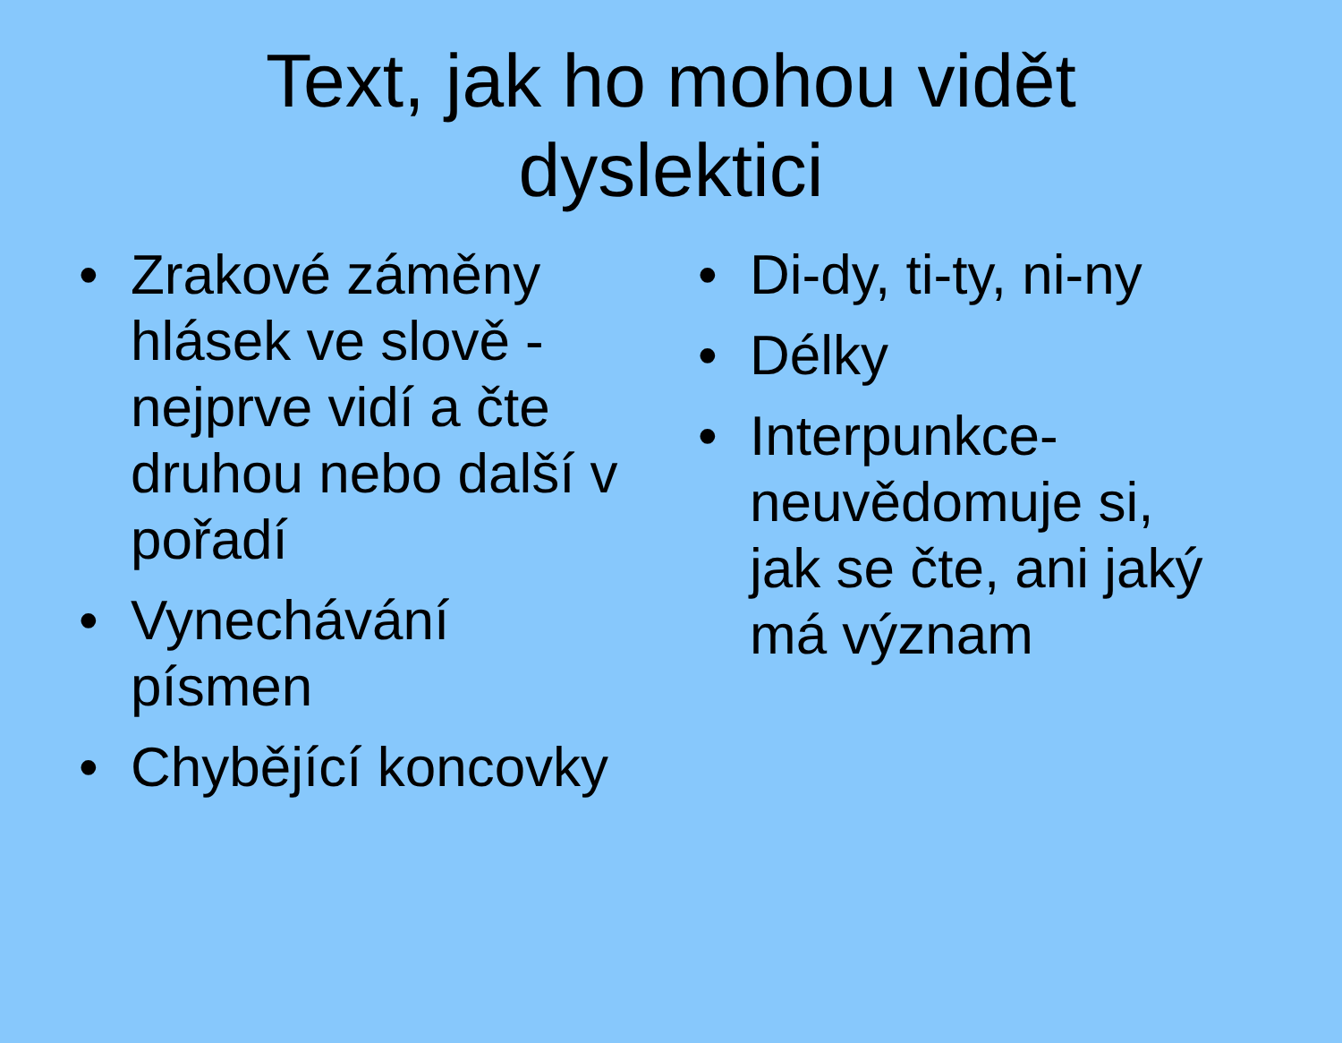Text, jak ho mohou vidět
dyslektici
• Zrakové záměny hlásek ve slově - nejprve vidí a čte druhou nebo další v pořadí
• Vynechávání písmen
• Chybějící koncovky
• Di-dy, ti-ty, ni-ny
• Délky
• Interpunkce-neuvědomuje si, jak se čte, ani jaký má význam